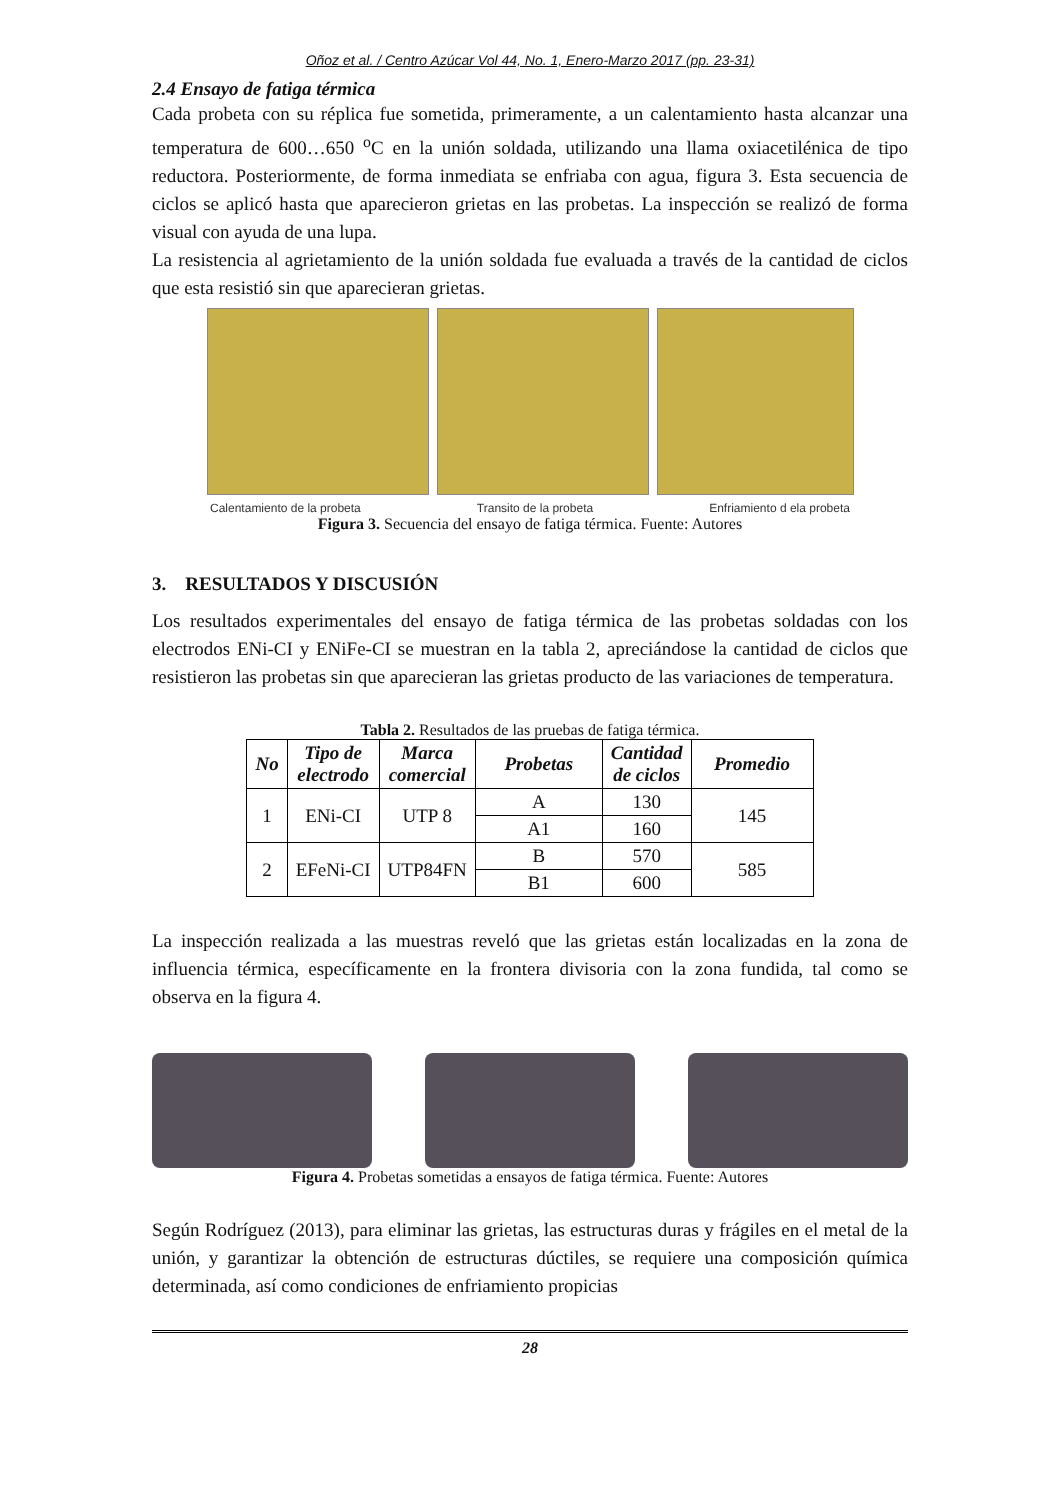Oñoz et al. / Centro Azúcar Vol 44, No. 1, Enero-Marzo 2017 (pp. 23-31)
2.4 Ensayo de fatiga térmica
Cada probeta con su réplica fue sometida, primeramente, a un calentamiento hasta alcanzar una temperatura de 600…650 <sup>o</sup>C en la unión soldada, utilizando una llama oxiacetilénica de tipo reductora. Posteriormente, de forma inmediata se enfriaba con agua, figura 3. Esta secuencia de ciclos se aplicó hasta que aparecieron grietas en las probetas. La inspección se realizó de forma visual con ayuda de una lupa.
La resistencia al agrietamiento de la unión soldada fue evaluada a través de la cantidad de ciclos que esta resistió sin que aparecieran grietas.
Calentamiento de la probeta Transito de la probeta Enfriamiento d ela probeta
Figura 3. Secuencia del ensayo de fatiga térmica. Fuente: Autores
3. RESULTADOS Y DISCUSIÓN
Los resultados experimentales del ensayo de fatiga térmica de las probetas soldadas con los electrodos ENi-CI y ENiFe-CI se muestran en la tabla 2, apreciándose la cantidad de ciclos que resistieron las probetas sin que aparecieran las grietas producto de las variaciones de temperatura.
Tabla 2. Resultados de las pruebas de fatiga térmica.
| No | Tipo de electrodo | Marca comercial | Probetas | Cantidad de ciclos | Promedio |
| --- | --- | --- | --- | --- | --- |
| 1 | ENi-CI | UTP 8 | A | 130 | 145 |
| | | | A1 | 160 | |
| 2 | EFeNi-CI | UTP84FN | B | 570 | 585 |
| | | | B1 | 600 | |
La inspección realizada a las muestras reveló que las grietas están localizadas en la zona de influencia térmica, específicamente en la frontera divisoria con la zona fundida, tal como se observa en la figura 4.
Figura 4. Probetas sometidas a ensayos de fatiga térmica. Fuente: Autores
Según Rodríguez (2013), para eliminar las grietas, las estructuras duras y frágiles en el metal de la unión, y garantizar la obtención de estructuras dúctiles, se requiere una composición química determinada, así como condiciones de enfriamiento propicias
28